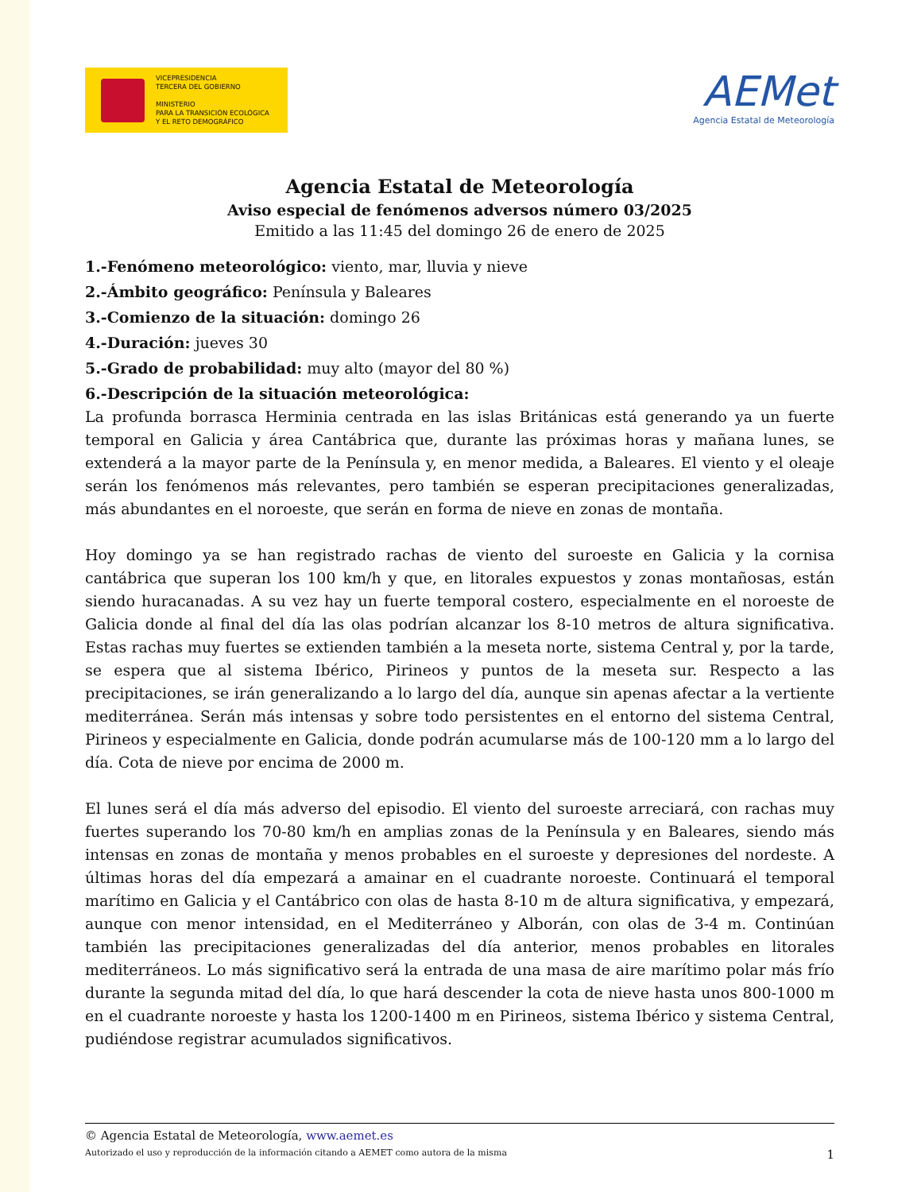VICEPRESIDENCIA
TERCERA DEL GOBIERNO
MINISTERIO
PARA LA TRANSICIÓN ECOLÓGICA
Y EL RETO DEMOGRÁFICO
AEMet
Agencia Estatal de Meteorología
Agencia Estatal de Meteorología
Aviso especial de fenómenos adversos número 03/2025
Emitido a las 11:45 del domingo 26 de enero de 2025
1.-Fenómeno meteorológico: viento, mar, lluvia y nieve
2.-Ámbito geográfico: Península y Baleares
3.-Comienzo de la situación: domingo 26
4.-Duración: jueves 30
5.-Grado de probabilidad: muy alto (mayor del 80 %)
6.-Descripción de la situación meteorológica:
La profunda borrasca Herminia centrada en las islas Británicas está generando ya un fuerte temporal en Galicia y área Cantábrica que, durante las próximas horas y mañana lunes, se extenderá a la mayor parte de la Península y, en menor medida, a Baleares. El viento y el oleaje serán los fenómenos más relevantes, pero también se esperan precipitaciones generalizadas, más abundantes en el noroeste, que serán en forma de nieve en zonas de montaña.
Hoy domingo ya se han registrado rachas de viento del suroeste en Galicia y la cornisa cantábrica que superan los 100 km/h y que, en litorales expuestos y zonas montañosas, están siendo huracanadas. A su vez hay un fuerte temporal costero, especialmente en el noroeste de Galicia donde al final del día las olas podrían alcanzar los 8-10 metros de altura significativa. Estas rachas muy fuertes se extienden también a la meseta norte, sistema Central y, por la tarde, se espera que al sistema Ibérico, Pirineos y puntos de la meseta sur. Respecto a las precipitaciones, se irán generalizando a lo largo del día, aunque sin apenas afectar a la vertiente mediterránea. Serán más intensas y sobre todo persistentes en el entorno del sistema Central, Pirineos y especialmente en Galicia, donde podrán acumularse más de 100-120 mm a lo largo del día. Cota de nieve por encima de 2000 m.
El lunes será el día más adverso del episodio. El viento del suroeste arreciará, con rachas muy fuertes superando los 70-80 km/h en amplias zonas de la Península y en Baleares, siendo más intensas en zonas de montaña y menos probables en el suroeste y depresiones del nordeste. A últimas horas del día empezará a amainar en el cuadrante noroeste. Continuará el temporal marítimo en Galicia y el Cantábrico con olas de hasta 8-10 m de altura significativa, y empezará, aunque con menor intensidad, en el Mediterráneo y Alborán, con olas de 3-4 m. Continúan también las precipitaciones generalizadas del día anterior, menos probables en litorales mediterráneos. Lo más significativo será la entrada de una masa de aire marítimo polar más frío durante la segunda mitad del día, lo que hará descender la cota de nieve hasta unos 800-1000 m en el cuadrante noroeste y hasta los 1200-1400 m en Pirineos, sistema Ibérico y sistema Central, pudiéndose registrar acumulados significativos.
© Agencia Estatal de Meteorología, www.aemet.es
Autorizado el uso y reproducción de la información citando a AEMET como autora de la misma 1